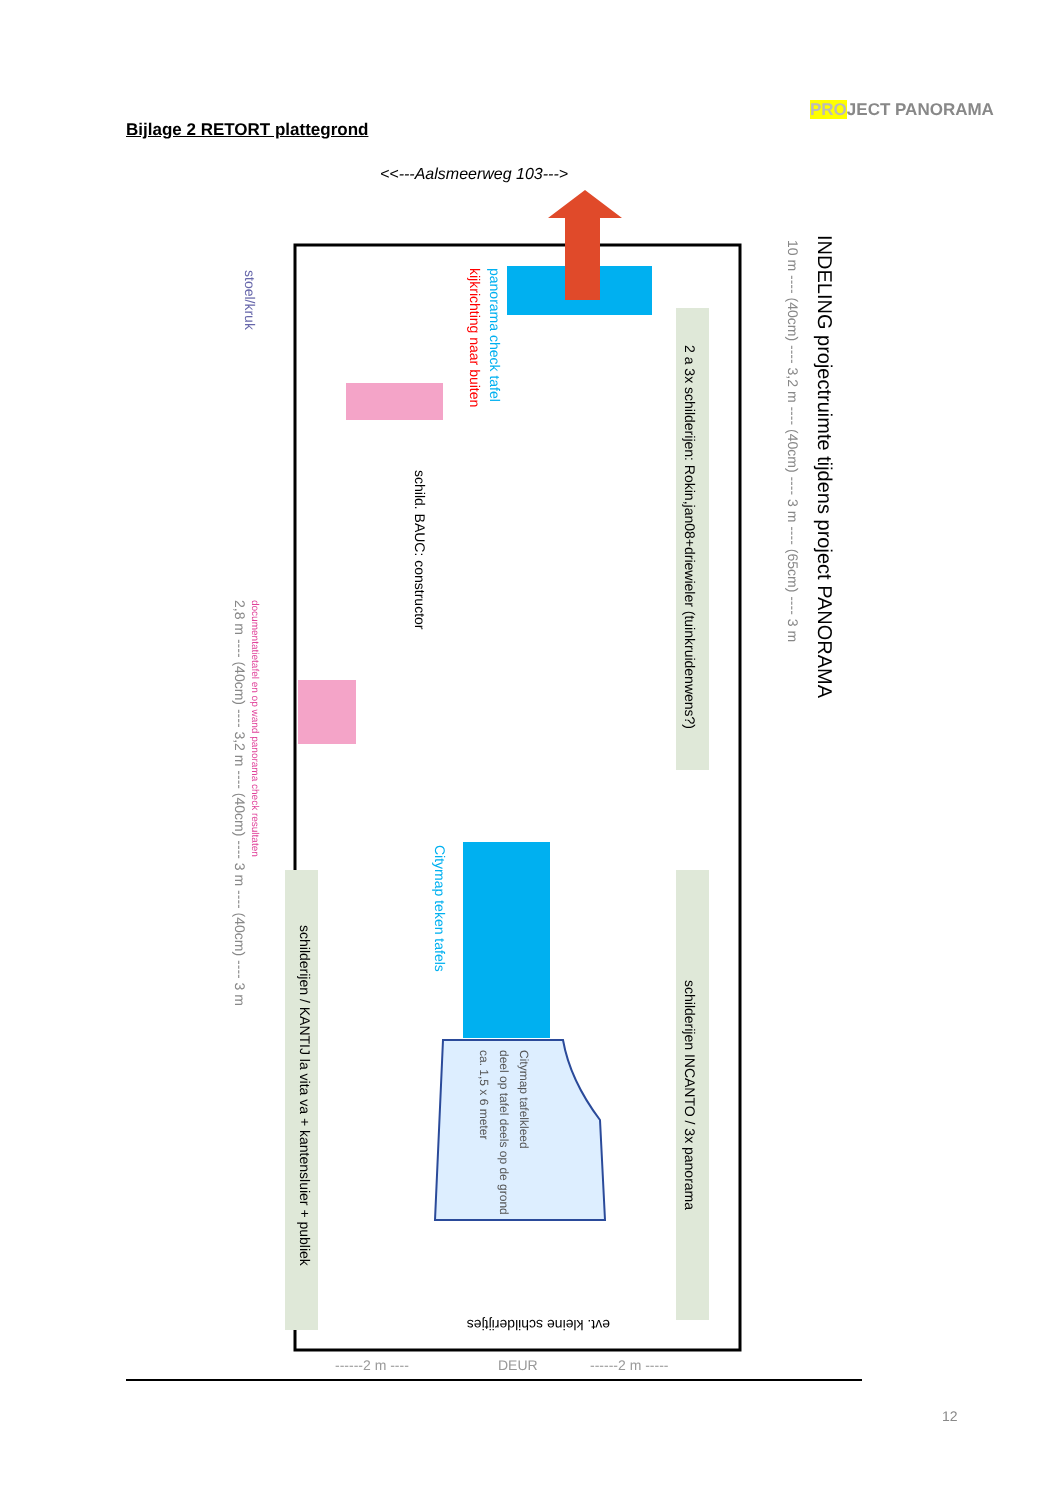PROJECT PANORAMA
Bijlage 2 RETORT plattegrond
<<---Aalsmeerweg 103--->
INDELING projectruimte tijdens project PANORAMA
2 a 3x schilderijen: Rokin,jan08+driewieler (tuinkruidenwens?)
schilderijen INCANTO / 3x panorama
schilderijen / KANTIJ la vita va + kantensluier + publiek
schild. BAUC: constructor
panorama check tafel
kijkrichting naar buiten
Citymap teken tafels
Citymap tafelkleed
deel op tafel deels op de grond
ca. 1,5 x 6 meter
evt. kleine schilderijtjes
stoel/kruk
documentatietafel en op wand panorama check resultaten
10 m ---- (40cm) ---- 3,2 m ---- (40cm) ---- 3 m ---- (65cm) ---- 3 m
2,8 m ---- (40cm) ---- 3,2 m ---- (40cm) ---- 3 m ---- (40cm) ---- 3 m
------2 m ----
DEUR
------2 m -----
12